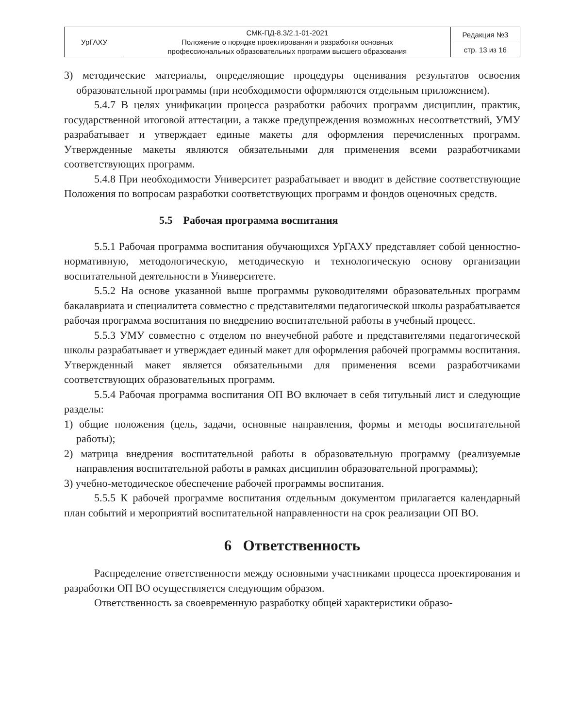| УрГАХУ | СМК-ПД-8.3/2.1-01-2021 Положение о порядке проектирования и разработки основных профессиональных образовательных программ высшего образования | Редакция №3 |
| | | стр. 13 из 16 |
3) методические материалы, определяющие процедуры оценивания результатов освоения образовательной программы (при необходимости оформляются отдельным приложением).
5.4.7 В целях унификации процесса разработки рабочих программ дисциплин, практик, государственной итоговой аттестации, а также предупреждения возможных несоответствий, УМУ разрабатывает и утверждает единые макеты для оформления перечисленных программ. Утвержденные макеты являются обязательными для применения всеми разработчиками соответствующих программ.
5.4.8 При необходимости Университет разрабатывает и вводит в действие соответствующие Положения по вопросам разработки соответствующих программ и фондов оценочных средств.
5.5 Рабочая программа воспитания
5.5.1 Рабочая программа воспитания обучающихся УрГАХУ представляет собой ценностно-нормативную, методологическую, методическую и технологическую основу организации воспитательной деятельности в Университете.
5.5.2 На основе указанной выше программы руководителями образовательных программ бакалавриата и специалитета совместно с представителями педагогической школы разрабатывается рабочая программа воспитания по внедрению воспитательной работы в учебный процесс.
5.5.3 УМУ совместно с отделом по внеучебной работе и представителями педагогической школы разрабатывает и утверждает единый макет для оформления рабочей программы воспитания. Утвержденный макет является обязательными для применения всеми разработчиками соответствующих образовательных программ.
5.5.4 Рабочая программа воспитания ОП ВО включает в себя титульный лист и следующие разделы:
1) общие положения (цель, задачи, основные направления, формы и методы воспитательной работы);
2) матрица внедрения воспитательной работы в образовательную программу (реализуемые направления воспитательной работы в рамках дисциплин образовательной программы);
3) учебно-методическое обеспечение рабочей программы воспитания.
5.5.5 К рабочей программе воспитания отдельным документом прилагается календарный план событий и мероприятий воспитательной направленности на срок реализации ОП ВО.
6 Ответственность
Распределение ответственности между основными участниками процесса проектирования и разработки ОП ВО осуществляется следующим образом.
Ответственность за своевременную разработку общей характеристики образо-